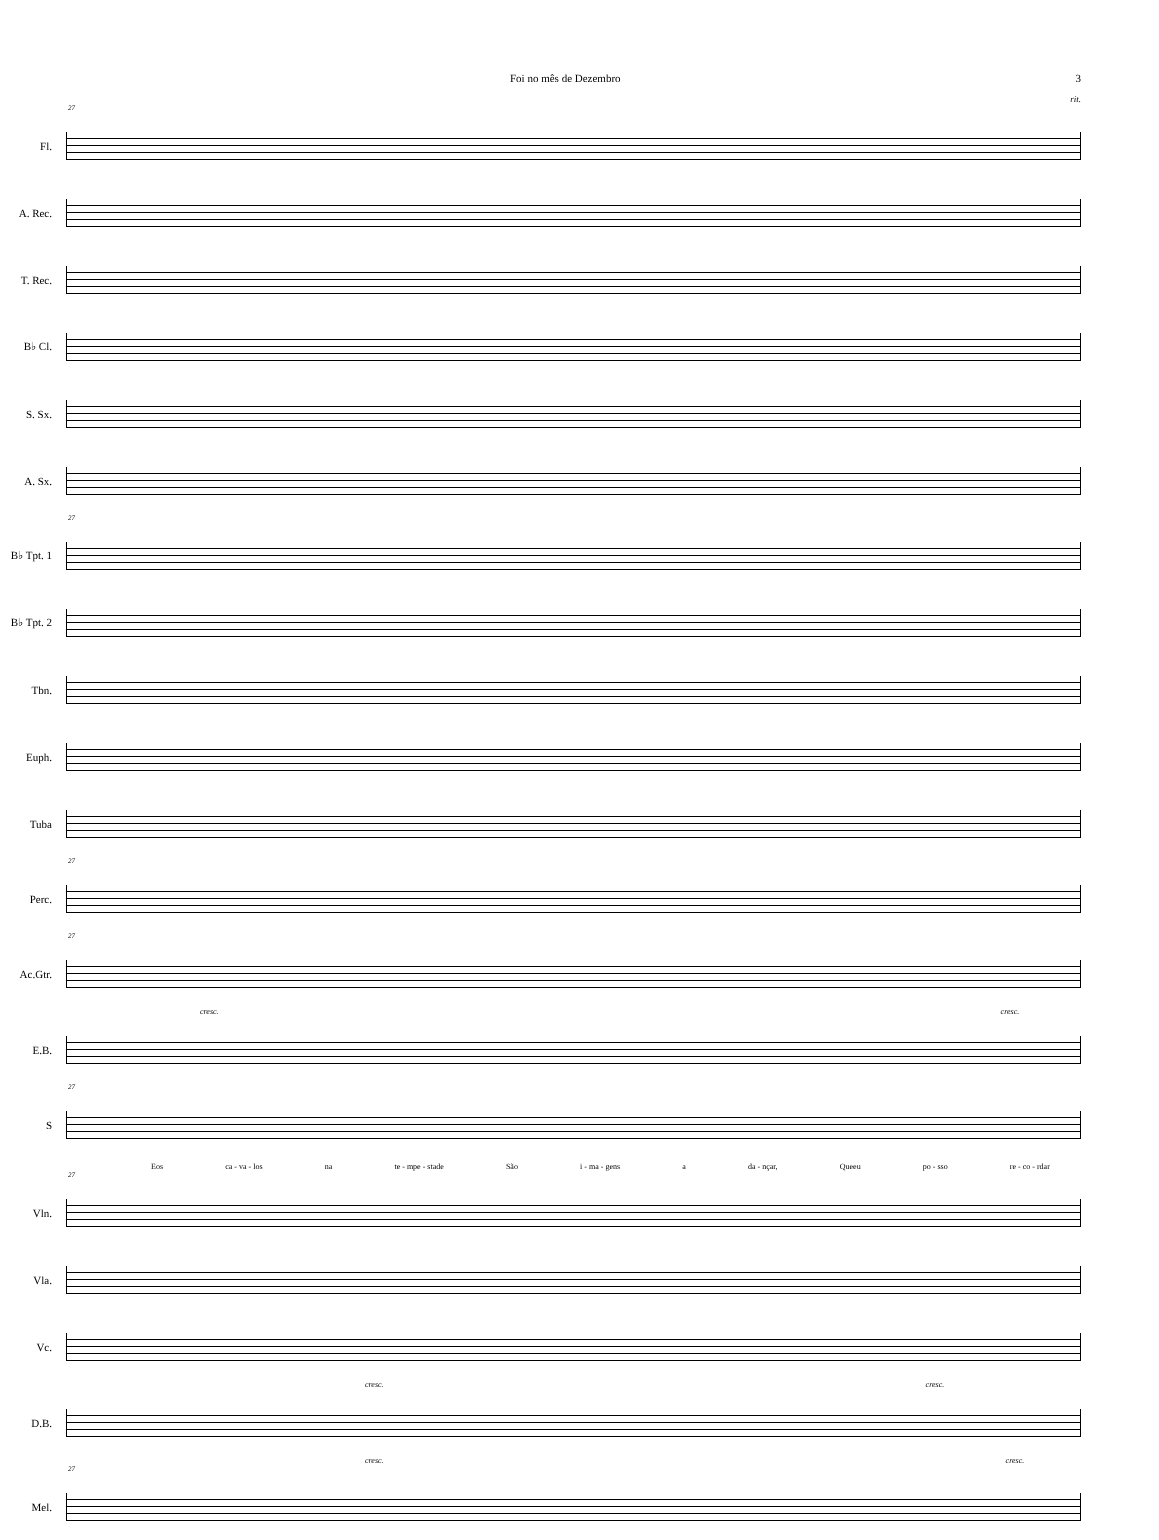Foi no mês de Dezembro 3
rit.
27
Fl.
A. Rec.
T. Rec.
B♭ Cl.
S. Sx.
A. Sx.
27
B♭ Tpt. 1
B♭ Tpt. 2
Tbn.
Euph.
Tuba
27
Perc.
27
Ac.Gtr.
cresc. cresc.
E.B.
27
S
Eos ca - va - los na te - mpe - stade São i - ma - gens a da - nçar, Queeu po - sso re - co - rdar
27
Vln.
Vla.
Vc.
cresc. cresc.
D.B.
cresc. cresc.
27
Mel.